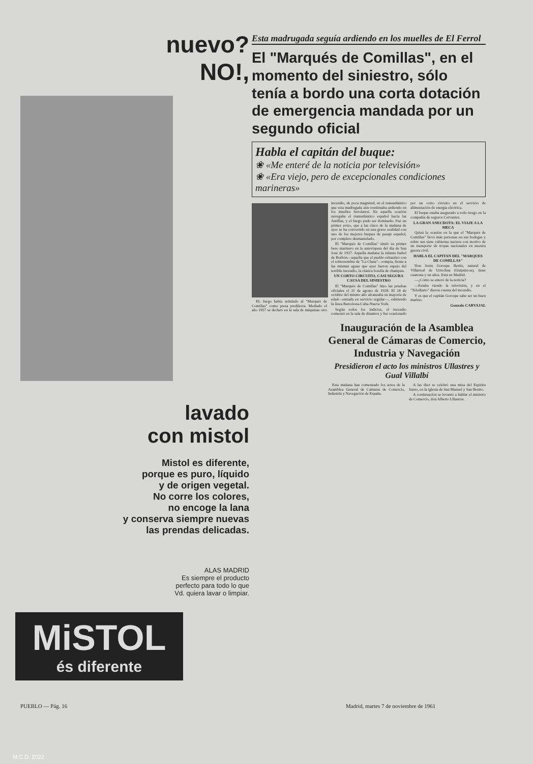nuevo?
NO!,
lavado
con mistol
Mistol es diferente,
porque es puro, líquido
y de origen vegetal.
No corre los colores,
no encoge la lana
y conserva siempre nuevas
las prendas delicadas.
ALAS MADRID
Es siempre el producto
perfecto para todo lo que
Vd. quiera lavar o limpiar.
MiSTOL
és diferente
Esta madrugada seguía ardiendo en los muelles de El Ferrol
El "Marqués de Comillas", en el momento del siniestro, sólo tenía a bordo una corta dotación de emergencia mandada por un segundo oficial
Habla el capitán del buque:
❀ «Me enteré de la noticia por televisión»
❀ «Era viejo, pero de excepcionales condiciones marineras»
EL fuego había señalado al "Marqués de Comillas" como presa predilecta. Mediado el año 1957 se declaró en la sala de máquinas otro incendio, de poca magnitud, en el transatlántico que esta madrugada aún continuaba ardiendo en los muelles ferrolanos. En aquella ocasión navegaba el transatlántico español hacia las Antillas, y el fuego pudo ser dominado. Fué un primer aviso, que a las cinco de la mañana de ayer se ha convertido en una grave realidad con uno de los mejores buques de pasaje español, por completo desmantelado.
El "Marqués de Comillas" sintió su primer beso marinero en la antevíspera del día de San José de 1927. Aquella mañana la infanta Isabel de Borbón—aquella que el pueblo rebautizó con el sobrenombre de "La Chata"—rompía, frente a las mismas aguas que ayer fueron espejo del terrible incendio, la clásica botella de champán.
UN CORTO CIRCUITO, CASI SEGURA CAUSA DEL SINIESTRO
El "Marqués de Comillas" hizo las pruebas oficiales el 31 de agosto de 1928. El 24 de octubre del mismo año alcanzaba su mayoría de edad—entrada en servicio regular—, cubriendo la línea Barcelona-Cuba-Nueva York.
Según todos los indicios, el incendio comenzó en la sala de dínamos y fué ocasionado por un corto circuito en el servicio de alimentación de energía eléctrica.
El buque estaba asegurado a todo riesgo en la compañía de seguros Cervantes.
LA GRAN ANECDOTA: EL VIAJE A LA MECA
Quizá la ocasión en la que el "Marqués de Comillas" llevó más personas en sus bodegas y sobre sus siete cubiertas naciera con motivo de un transporte de tropas nacionales en nuestra guerra civil.
HABLA EL CAPITAN DEL "MARQUES DE COMILLAS"
Don Jesús Gorospe Bertiz, natural de Villarreal de Urrechua (Guipúzcoa), tiene cuarenta y un años. Está en Madrid.
—¿Cómo se enteró de la noticia?
—Estaba viendo la televisión, y en el "Telediario" dieron cuenta del incendio.
Y es que el capitán Gorospe sabe ser un buen marino.
Gonzalo CARVAJAL
Inauguración de la Asamblea General de Cámaras de Comercio, Industria y Navegación
Presidieron el acto los ministros Ullastres y Gual Villalbí
Esta mañana han comenzado los actos de la Asamblea General de Cámaras de Comercio, Industria y Navegación de España.
A las diez se celebró una misa del Espíritu Santo, en la iglesia de San Manuel y San Benito.
A continuación se levantó a hablar el ministro de Comercio, don Alberto Ullastres.
PUEBLO — Pág. 16
Madrid, martes 7 de noviembre de 1961
M.C.D. 2022